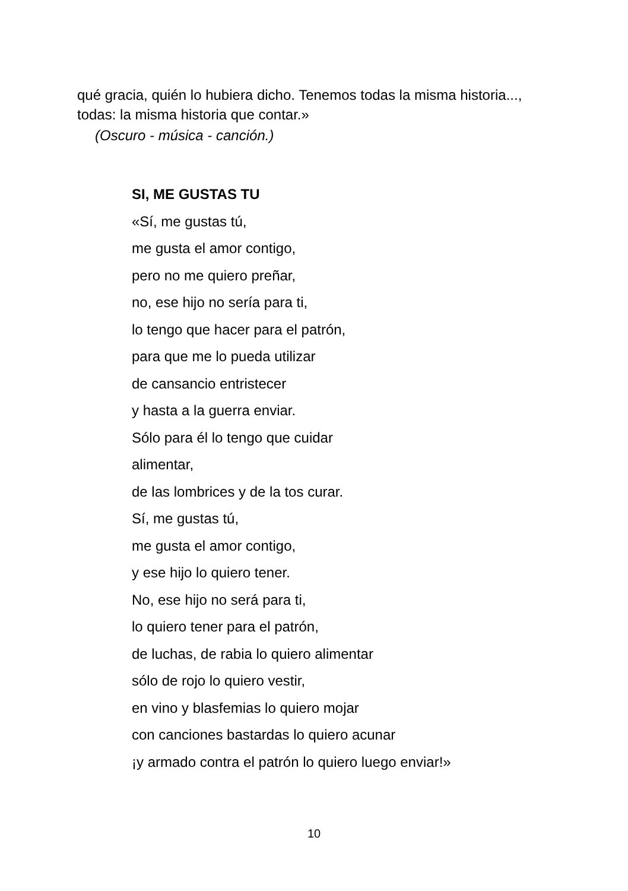qué gracia, quién lo hubiera dicho. Tenemos todas la misma historia..., todas: la misma historia que contar.»
(Oscuro - música - canción.)
SI, ME GUSTAS TU
«Sí, me gustas tú,
me gusta el amor contigo,
pero no me quiero preñar,
no, ese hijo no sería para ti,
lo tengo que hacer para el patrón,
para que me lo pueda utilizar
de cansancio entristecer
y hasta a la guerra enviar.
Sólo para él lo tengo que cuidar
alimentar,
de las lombrices y de la tos curar.
Sí, me gustas tú,
me gusta el amor contigo,
y ese hijo lo quiero tener.
No, ese hijo no será para ti,
lo quiero tener para el patrón,
de luchas, de rabia lo quiero alimentar
sólo de rojo lo quiero vestir,
en vino y blasfemias lo quiero mojar
con canciones bastardas lo quiero acunar
¡y armado contra el patrón lo quiero luego enviar!»
10